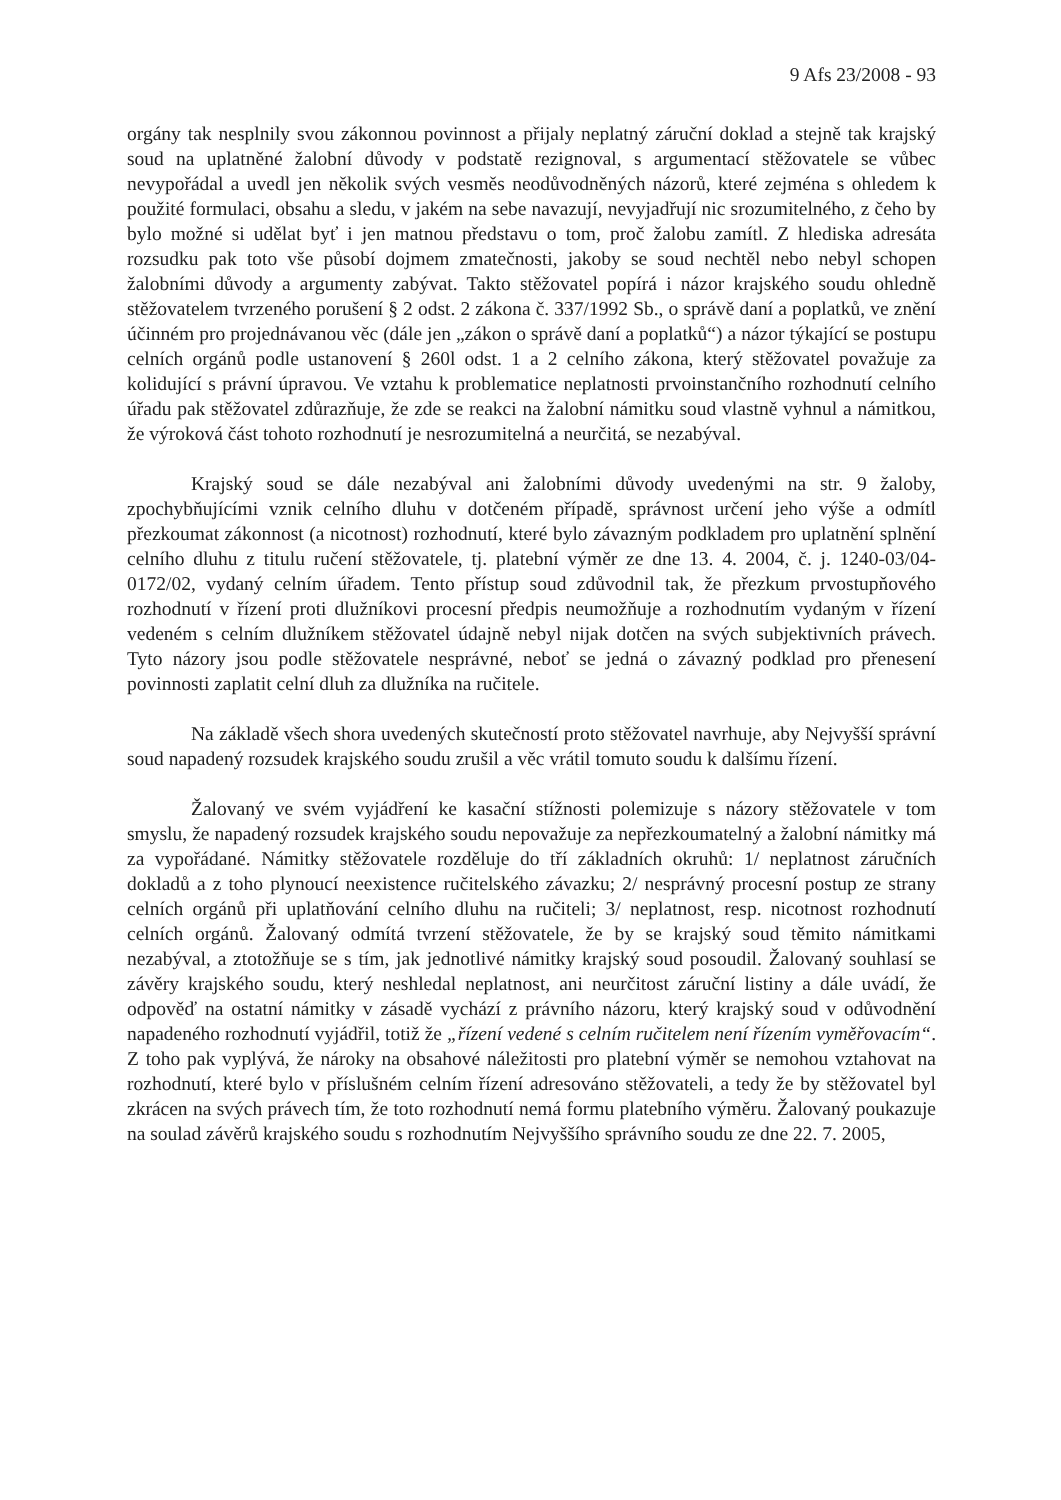9 Afs 23/2008 - 93
orgány tak nesplnily svou zákonnou povinnost a přijaly neplatný záruční doklad a stejně tak krajský soud na uplatněné žalobní důvody v podstatě rezignoval, s argumentací stěžovatele se vůbec nevypořádal a uvedl jen několik svých vesměs neodůvodněných názorů, které zejména s ohledem k použité formulaci, obsahu a sledu, v jakém na sebe navazují, nevyjadřují nic srozumitelného, z čeho by bylo možné si udělat byť i jen matnou představu o tom, proč žalobu zamítl. Z hlediska adresáta rozsudku pak toto vše působí dojmem zmatečnosti, jakoby se soud nechtěl nebo nebyl schopen žalobními důvody a argumenty zabývat. Takto stěžovatel popírá i názor krajského soudu ohledně stěžovatelem tvrzeného porušení § 2 odst. 2 zákona č. 337/1992 Sb., o správě daní a poplatků, ve znění účinném pro projednávanou věc (dále jen „zákon o správě daní a poplatků“) a názor týkající se postupu celních orgánů podle ustanovení § 260l odst. 1 a 2 celního zákona, který stěžovatel považuje za kolidující s právní úpravou. Ve vztahu k problematice neplatnosti prvoinstančního rozhodnutí celního úřadu pak stěžovatel zdůrazňuje, že zde se reakci na žalobní námitku soud vlastně vyhnul a námitkou, že výroková část tohoto rozhodnutí je nesrozumitelná a neurčitá, se nezabýval.
Krajský soud se dále nezabýval ani žalobními důvody uvedenými na str. 9 žaloby, zpochybňujícími vznik celního dluhu v dotčeném případě, správnost určení jeho výše a odmítl přezkoumat zákonnost (a nicotnost) rozhodnutí, které bylo závazným podkladem pro uplatnění splnění celního dluhu z titulu ručení stěžovatele, tj. platební výměr ze dne 13. 4. 2004, č. j. 1240-03/04-0172/02, vydaný celním úřadem. Tento přístup soud zdůvodnil tak, že přezkum prvostupňového rozhodnutí v řízení proti dlužníkovi procesní předpis neumožňuje a rozhodnutím vydaným v řízení vedeném s celním dlužníkem stěžovatel údajně nebyl nijak dotčen na svých subjektivních právech. Tyto názory jsou podle stěžovatele nesprávné, neboť se jedná o závazný podklad pro přenesení povinnosti zaplatit celní dluh za dlužníka na ručitele.
Na základě všech shora uvedených skutečností proto stěžovatel navrhuje, aby Nejvyšší správní soud napadený rozsudek krajského soudu zrušil a věc vrátil tomuto soudu k dalšímu řízení.
Žalovaný ve svém vyjádření ke kasační stížnosti polemizuje s názory stěžovatele v tom smyslu, že napadený rozsudek krajského soudu nepovažuje za nepřezkoumatelný a žalobní námitky má za vypořádané. Námitky stěžovatele rozděluje do tří základních okruhů: 1/ neplatnost záručních dokladů a z toho plynoucí neexistence ručitelského závazku; 2/ nesprávný procesní postup ze strany celních orgánů při uplatňování celního dluhu na ručiteli; 3/ neplatnost, resp. nicotnost rozhodnutí celních orgánů. Žalovaný odmítá tvrzení stěžovatele, že by se krajský soud těmito námitkami nezabýval, a ztotožňuje se s tím, jak jednotlivé námitky krajský soud posoudil. Žalovaný souhlasí se závěry krajského soudu, který neshledal neplatnost, ani neurčitost záruční listiny a dále uvádí, že odpověď na ostatní námitky v zásadě vychází z právního názoru, který krajský soud v odůvodnění napadeného rozhodnutí vyjádřil, totiž že „řízení vedené s celním ručitelem není řízením vyměřovacím“. Z toho pak vyplývá, že nároky na obsahové náležitosti pro platební výměr se nemohou vztahovat na rozhodnutí, které bylo v příslušném celním řízení adresováno stěžovateli, a tedy že by stěžovatel byl zkrácen na svých právech tím, že toto rozhodnutí nemá formu platebního výměru. Žalovaný poukazuje na soulad závěrů krajského soudu s rozhodnutím Nejvyššího správního soudu ze dne 22. 7. 2005,